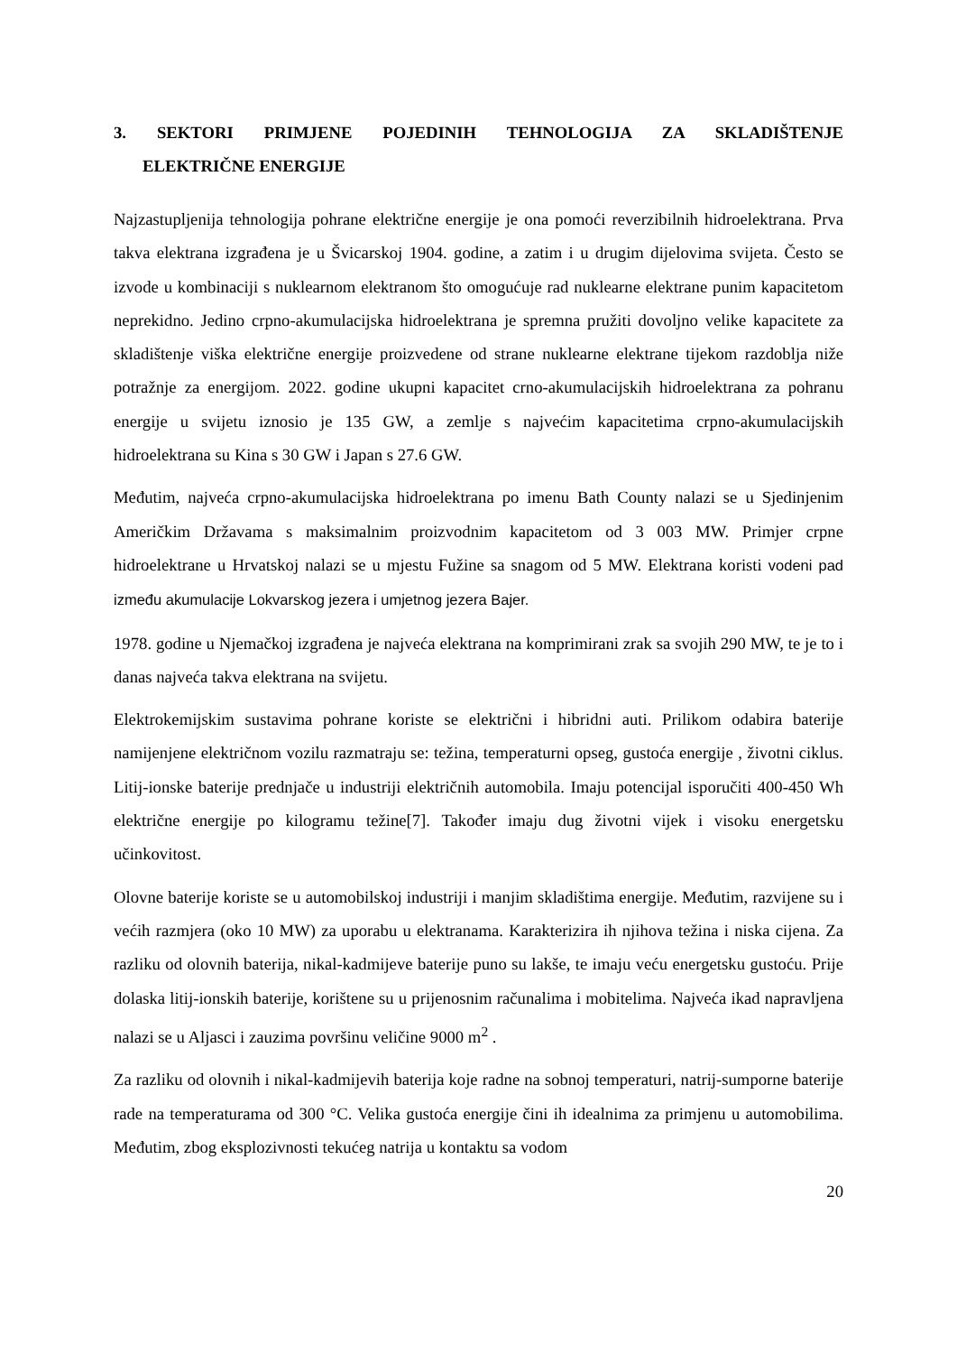3. SEKTORI PRIMJENE POJEDINIH TEHNOLOGIJA ZA SKLADIŠTENJE
ELEKTRIČNE ENERGIJE
Najzastupljenija tehnologija pohrane električne energije je ona pomoći reverzibilnih hidroelektrana. Prva takva elektrana izgrađena je u Švicarskoj 1904. godine, a zatim i u drugim dijelovima svijeta. Često se izvode u kombinaciji s nuklearnom elektranom što omogućuje rad nuklearne elektrane punim kapacitetom neprekidno. Jedino crpno-akumulacijska hidroelektrana je spremna pružiti dovoljno velike kapacitete za skladištenje viška električne energije proizvedene od strane nuklearne elektrane tijekom razdoblja niže potražnje za energijom. 2022. godine ukupni kapacitet crno-akumulacijskih hidroelektrana za pohranu energije u svijetu iznosio je 135 GW, a zemlje s najvećim kapacitetima crpno-akumulacijskih hidroelektrana su Kina s 30 GW i Japan s 27.6 GW.
Međutim, najveća crpno-akumulacijska hidroelektrana po imenu Bath County nalazi se u Sjedinjenim Američkim Državama s maksimalnim proizvodnim kapacitetom od 3 003 MW. Primjer crpne hidroelektrane u Hrvatskoj nalazi se u mjestu Fužine sa snagom od 5 MW. Elektrana koristi vodeni pad između akumulacije Lokvarskog jezera i umjetnog jezera Bajer.
1978. godine u Njemačkoj izgrađena je najveća elektrana na komprimirani zrak sa svojih 290 MW, te je to i danas najveća takva elektrana na svijetu.
Elektrokemijskim sustavima pohrane koriste se električni i hibridni auti. Prilikom odabira baterije namijenjene električnom vozilu razmatraju se: težina, temperaturni opseg, gustoća energije , životni ciklus. Litij-ionske baterije prednjače u industriji električnih automobila. Imaju potencijal isporučiti 400-450 Wh električne energije po kilogramu težine[7]. Također imaju dug životni vijek i visoku energetsku učinkovitost.
Olovne baterije koriste se u automobilskoj industriji i manjim skladištima energije. Međutim, razvijene su i većih razmjera (oko 10 MW) za uporabu u elektranama. Karakterizira ih njihova težina i niska cijena. Za razliku od olovnih baterija, nikal-kadmijeve baterije puno su lakše, te imaju veću energetsku gustoću. Prije dolaska litij-ionskih baterije, korištene su u prijenosnim računalima i mobitelima. Najveća ikad napravljena nalazi se u Aljasci i zauzima površinu veličine 9000 m<sup>2</sup> .
Za razliku od olovnih i nikal-kadmijevih baterija koje radne na sobnoj temperaturi, natrij-sumporne baterije rade na temperaturama od 300 °C. Velika gustoća energije čini ih idealnima za primjenu u automobilima. Međutim, zbog eksplozivnosti tekućeg natrija u kontaktu sa vodom
20